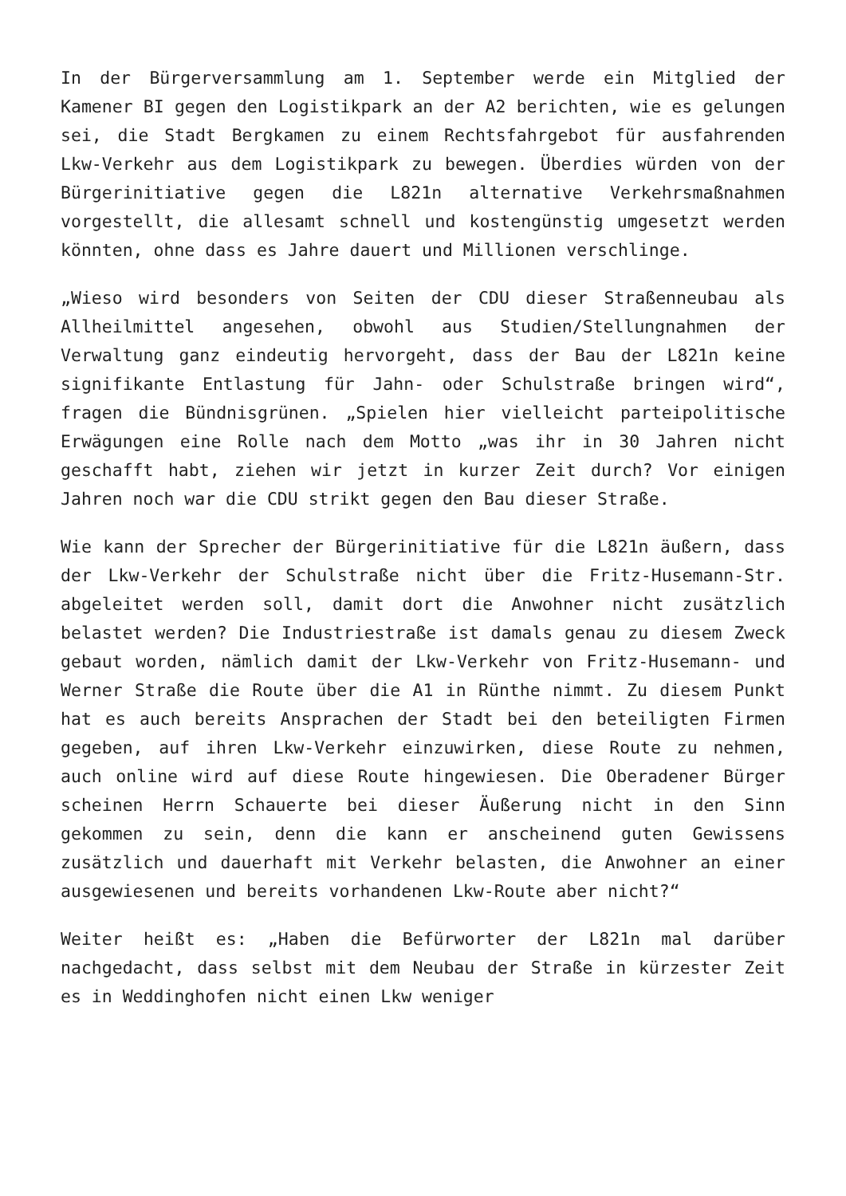In der Bürgerversammlung am 1. September werde ein Mitglied der Kamener BI gegen den Logistikpark an der A2 berichten, wie es gelungen sei, die Stadt Bergkamen zu einem Rechtsfahrgebot für ausfahrenden Lkw-Verkehr aus dem Logistikpark zu bewegen. Überdies würden von der Bürgerinitiative gegen die L821n alternative Verkehrsmaßnahmen vorgestellt, die allesamt schnell und kostengünstig umgesetzt werden könnten, ohne dass es Jahre dauert und Millionen verschlinge.
„Wieso wird besonders von Seiten der CDU dieser Straßenneubau als Allheilmittel angesehen, obwohl aus Studien/Stellungnahmen der Verwaltung ganz eindeutig hervorgeht, dass der Bau der L821n keine signifikante Entlastung für Jahn- oder Schulstraße bringen wird“, fragen die Bündnisgrünen. „Spielen hier vielleicht parteipolitische Erwägungen eine Rolle nach dem Motto „was ihr in 30 Jahren nicht geschafft habt, ziehen wir jetzt in kurzer Zeit durch? Vor einigen Jahren noch war die CDU strikt gegen den Bau dieser Straße.
Wie kann der Sprecher der Bürgerinitiative für die L821n äußern, dass der Lkw-Verkehr der Schulstraße nicht über die Fritz-Husemann-Str. abgeleitet werden soll, damit dort die Anwohner nicht zusätzlich belastet werden? Die Industriestraße ist damals genau zu diesem Zweck gebaut worden, nämlich damit der Lkw-Verkehr von Fritz-Husemann- und Werner Straße die Route über die A1 in Rünthe nimmt. Zu diesem Punkt hat es auch bereits Ansprachen der Stadt bei den beteiligten Firmen gegeben, auf ihren Lkw-Verkehr einzuwirken, diese Route zu nehmen, auch online wird auf diese Route hingewiesen. Die Oberadener Bürger scheinen Herrn Schauerte bei dieser Äußerung nicht in den Sinn gekommen zu sein, denn die kann er anscheinend guten Gewissens zusätzlich und dauerhaft mit Verkehr belasten, die Anwohner an einer ausgewiesenen und bereits vorhandenen Lkw-Route aber nicht?“
Weiter heißt es: „Haben die Befürworter der L821n mal darüber nachgedacht, dass selbst mit dem Neubau der Straße in kürzester Zeit es in Weddinghofen nicht einen Lkw weniger